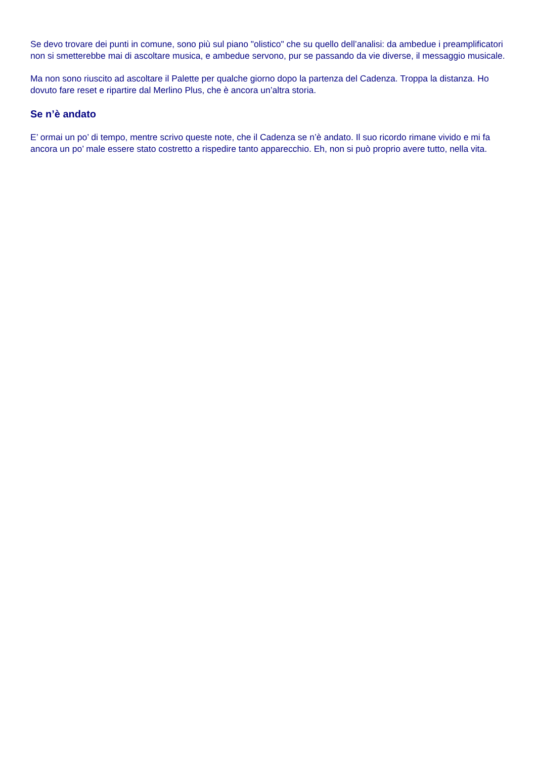Se devo trovare dei punti in comune, sono più sul piano "olistico" che su quello dell’analisi: da ambedue i preamplificatori non si smetterebbe mai di ascoltare musica, e ambedue servono, pur se passando da vie diverse, il messaggio musicale.
Ma non sono riuscito ad ascoltare il Palette per qualche giorno dopo la partenza del Cadenza. Troppa la distanza. Ho dovuto fare reset e ripartire dal Merlino Plus, che è ancora un’altra storia.
Se n’è andato
E’ ormai un po’ di tempo, mentre scrivo queste note, che il Cadenza se n’è andato. Il suo ricordo rimane vivido e mi fa ancora un po’ male essere stato costretto a rispedire tanto apparecchio. Eh, non si può proprio avere tutto, nella vita.